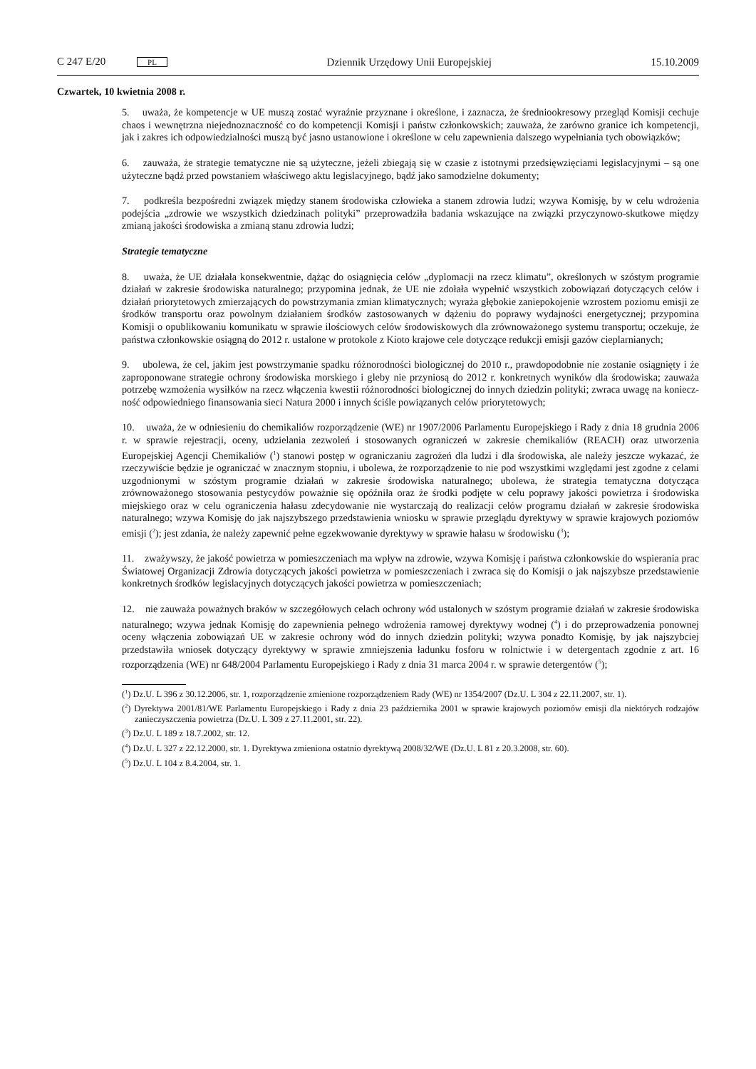C 247 E/20 PL Dziennik Urzędowy Unii Europejskiej 15.10.2009
Czwartek, 10 kwietnia 2008 r.
5. uważa, że kompetencje w UE muszą zostać wyraźnie przyznane i określone, i zaznacza, że średnio­okresowy przegląd Komisji cechuje chaos i wewnętrzna niejednoznaczność co do kompetencji Komisji i państw członkowskich; zauważa, że zarówno granice ich kompetencji, jak i zakres ich odpowiedzialności muszą być jasno ustanowione i określone w celu zapewnienia dalszego wypełniania tych obowiązków;
6. zauważa, że strategie tematyczne nie są użyteczne, jeżeli zbiegają się w czasie z istotnymi przedsięw­zięciami legislacyjnymi – są one użyteczne bądź przed powstaniem właściwego aktu legislacyjnego, bądź jako samodzielne dokumenty;
7. podkreśla bezpośredni związek między stanem środowiska człowieka a stanem zdrowia ludzi; wzywa Komisję, by w celu wdrożenia podejścia „zdrowie we wszystkich dziedzinach polityki” przeprowadziła badania wskazujące na związki przyczynowo-skutkowe między zmianą jakości środowiska a zmianą stanu zdrowia ludzi;
Strategie tematyczne
8. uważa, że UE działała konsekwentnie, dążąc do osiągnięcia celów „dyplomacji na rzecz klimatu”, określonych w szóstym programie działań w zakresie środowiska naturalnego; przypomina jednak, że UE nie zdołała wypełnić wszystkich zobowiązań dotyczących celów i działań priorytetowych zmierzających do powstrzymania zmian klimatycznych; wyraża głębokie zaniepokojenie wzrostem poziomu emisji ze środków transportu oraz powolnym działaniem środków zastosowanych w dążeniu do poprawy wydajności energetycznej; przypomina Komisji o opublikowaniu komunikatu w sprawie ilościowych celów środowi­skowych dla zrównoważonego systemu transportu; oczekuje, że państwa członkowskie osiągną do 2012 r. ustalone w protokole z Kioto krajowe cele dotyczące redukcji emisji gazów cieplarnianych;
9. ubolewa, że cel, jakim jest powstrzymanie spadku różnorodności biologicznej do 2010 r., praw­dopodobnie nie zostanie osiągnięty i że zaproponowane strategie ochrony środowiska morskiego i gleby nie przyniosą do 2012 r. konkretnych wyników dla środowiska; zauważa potrzebę wzmożenia wysiłków na rzecz włączenia kwestii różnorodności biologicznej do innych dziedzin polityki; zwraca uwagę na koniecz­ność odpowiedniego finansowania sieci Natura 2000 i innych ściśle powiązanych celów priorytetowych;
10. uważa, że w odniesieniu do chemikaliów rozporządzenie (WE) nr 1907/2006 Parlamentu Europej­skiego i Rady z dnia 18 grudnia 2006 r. w sprawie rejestracji, oceny, udzielania zezwoleń i stosowanych ograniczeń w zakresie chemikaliów (REACH) oraz utworzenia Europejskiej Agencji Chemikaliów (<sup>1</sup>) stanowi postęp w ograniczaniu zagrożeń dla ludzi i dla środowiska, ale należy jeszcze wykazać, że rzeczywiście będzie je ograniczać w znacznym stopniu, i ubolewa, że rozporządzenie to nie pod wszystkimi względami jest zgodne z celami uzgodnionymi w szóstym programie działań w zakresie środowiska naturalnego; ubolewa, że strategia tematyczna dotycząca zrównoważonego stosowania pestycydów poważnie się opóź­niła oraz że środki podjęte w celu poprawy jakości powietrza i środowiska miejskiego oraz w celu ograni­czenia hałasu zdecydowanie nie wystarczają do realizacji celów programu działań w zakresie środowiska naturalnego; wzywa Komisję do jak najszybszego przedstawienia wniosku w sprawie przeglądu dyrektywy w sprawie krajowych poziomów emisji (<sup>2</sup>); jest zdania, że należy zapewnić pełne egzekwowanie dyrektywy w sprawie hałasu w środowisku (<sup>3</sup>);
11. zważywszy, że jakość powietrza w pomieszczeniach ma wpływ na zdrowie, wzywa Komisję i państwa członkowskie do wspierania prac Światowej Organizacji Zdrowia dotyczących jakości powietrza w pomieszczeniach i zwraca się do Komisji o jak najszybsze przedstawienie konkretnych środków legi­slacyjnych dotyczących jakości powietrza w pomieszczeniach;
12. nie zauważa poważnych braków w szczegółowych celach ochrony wód ustalonych w szóstym programie działań w zakresie środowiska naturalnego; wzywa jednak Komisję do zapewnienia pełnego wdrożenia ramowej dyrektywy wodnej (<sup>4</sup>) i do przeprowadzenia ponownej oceny włączenia zobowiązań UE w zakresie ochrony wód do innych dziedzin polityki; wzywa ponadto Komisję, by jak najszybciej przedstawiła wniosek dotyczący dyrektywy w sprawie zmniejszenia ładunku fosforu w rolnictwie i w detergentach zgodnie z art. 16 rozporządzenia (WE) nr 648/2004 Parlamentu Europejskiego i Rady z dnia 31 marca 2004 r. w sprawie detergentów (<sup>5</sup>);
(<sup>1</sup>) Dz.U. L 396 z 30.12.2006, str. 1, rozporządzenie zmienione rozporządzeniem Rady (WE) nr 1354/2007 (Dz.U. L 304 z 22.11.2007, str. 1).
(<sup>2</sup>) Dyrektywa 2001/81/WE Parlamentu Europejskiego i Rady z dnia 23 października 2001 w sprawie krajowych poziomów emisji dla niektórych rodzajów zanieczyszczenia powietrza (Dz.U. L 309 z 27.11.2001, str. 22).
(<sup>3</sup>) Dz.U. L 189 z 18.7.2002, str. 12.
(<sup>4</sup>) Dz.U. L 327 z 22.12.2000, str. 1. Dyrektywa zmieniona ostatnio dyrektywą 2008/32/WE (Dz.U. L 81 z 20.3.2008, str. 60).
(<sup>5</sup>) Dz.U. L 104 z 8.4.2004, str. 1.